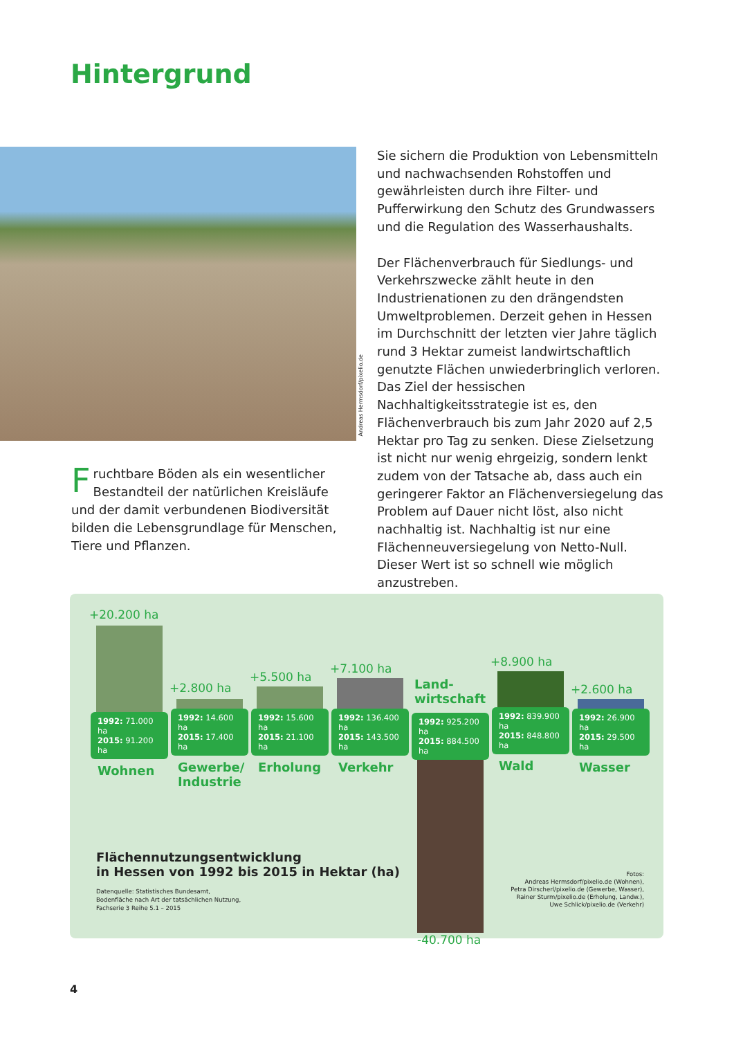Hintergrund
Andreas Hermsdorf/pixelio.de
Fruchtbare Böden als ein wesentlicher Bestandteil der natürlichen Kreisläufe und der damit verbundenen Biodiversität bilden die Lebensgrundlage für Menschen, Tiere und Pflanzen.
Sie sichern die Produktion von Lebensmitteln und nachwachsenden Rohstoffen und gewährleisten durch ihre Filter- und Pufferwirkung den Schutz des Grundwassers und die Regulation des Wasserhaushalts.
Der Flächenverbrauch für Siedlungs- und Verkehrszwecke zählt heute in den Industrienationen zu den drängendsten Umweltproblemen. Derzeit gehen in Hessen im Durchschnitt der letzten vier Jahre täglich rund 3 Hektar zumeist landwirtschaftlich genutzte Flächen unwiederbringlich verloren. Das Ziel der hessischen Nachhaltigkeitsstrategie ist es, den Flächenverbrauch bis zum Jahr 2020 auf 2,5 Hektar pro Tag zu senken. Diese Zielsetzung ist nicht nur wenig ehrgeizig, sondern lenkt zudem von der Tatsache ab, dass auch ein geringerer Faktor an Flächenversiegelung das Problem auf Dauer nicht löst, also nicht nachhaltig ist. Nachhaltig ist nur eine Flächenneuversiegelung von Netto-Null. Dieser Wert ist so schnell wie möglich anzustreben.
+20.200 ha
1992: 71.000 ha
2015: 91.200 ha
Wohnen
+2.800 ha
1992: 14.600 ha
2015: 17.400 ha
Gewerbe/
Industrie
+5.500 ha
1992: 15.600 ha
2015: 21.100 ha
Erholung
+7.100 ha
1992: 136.400 ha
2015: 143.500 ha
Verkehr
Land-
wirtschaft
1992: 925.200 ha
2015: 884.500 ha
-40.700 ha
+8.900 ha
1992: 839.900 ha
2015: 848.800 ha
Wald
+2.600 ha
1992: 26.900 ha
2015: 29.500 ha
Wasser
Flächennutzungsentwicklung
in Hessen von 1992 bis 2015 in Hektar (ha)
Datenquelle: Statistisches Bundesamt,
Bodenfläche nach Art der tatsächlichen Nutzung,
Fachserie 3 Reihe 5.1 – 2015
Fotos:
Andreas Hermsdorf/pixelio.de (Wohnen),
Petra Dirscherl/pixelio.de (Gewerbe, Wasser),
Rainer Sturm/pixelio.de (Erholung, Landw.),
Uwe Schlick/pixelio.de (Verkehr)
4